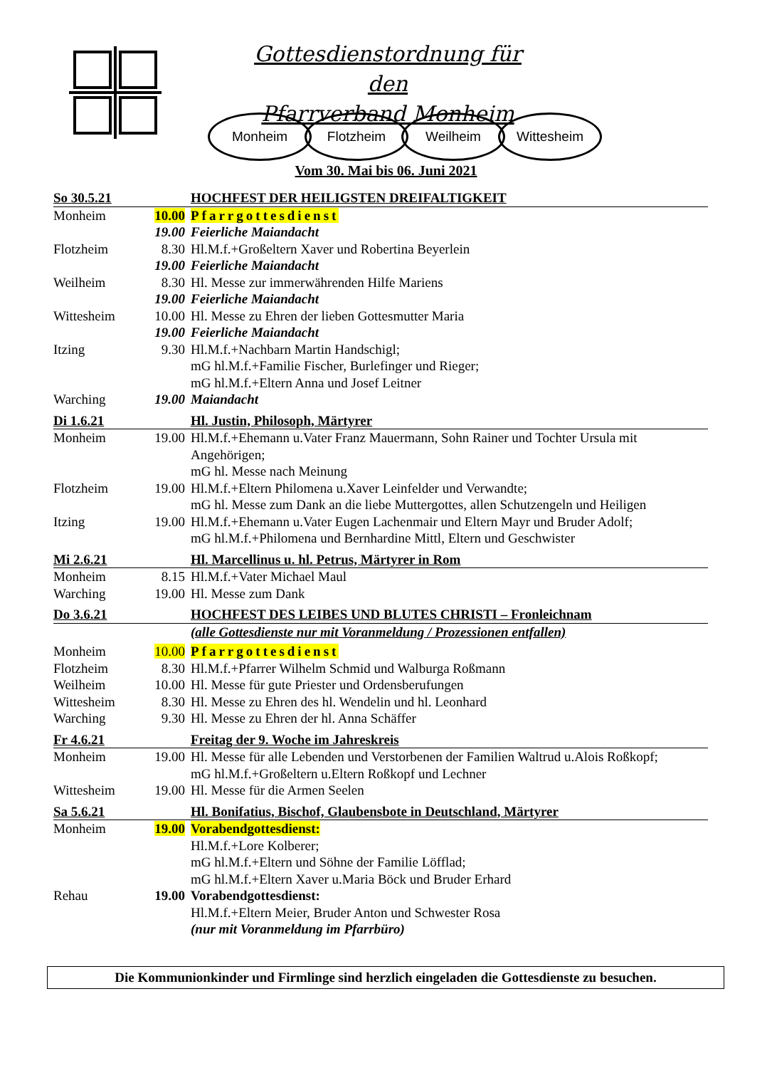Gottesdienstordnung für den
Pfarrverband Monheim
Monheim Flotzheim Weilheim Wittesheim
Vom 30. Mai bis 06. Juni 2021
| So 30.5.21 | | HOCHFEST DER HEILIGSTEN DREIFALTIGKEIT |
| Monheim | 10.00 | Pfarrgottesdienst |
| | 19.00 | Feierliche Maiandacht |
| Flotzheim | 8.30 | Hl.M.f.+Großeltern Xaver und Robertina Beyerlein |
| | 19.00 | Feierliche Maiandacht |
| Weilheim | 8.30 | Hl. Messe zur immerwährenden Hilfe Mariens |
| | 19.00 | Feierliche Maiandacht |
| Wittesheim | 10.00 | Hl. Messe zu Ehren der lieben Gottesmutter Maria |
| | 19.00 | Feierliche Maiandacht |
| Itzing | 9.30 | Hl.M.f.+Nachbarn Martin Handschigl; mG hl.M.f.+Familie Fischer, Burlefinger und Rieger; mG hl.M.f.+Eltern Anna und Josef Leitner |
| Warching | 19.00 | Maiandacht |
| Di 1.6.21 | | Hl. Justin, Philosoph, Märtyrer |
| Monheim | 19.00 | Hl.M.f.+Ehemann u.Vater Franz Mauermann, Sohn Rainer und Tochter Ursula mit Angehörigen; mG hl. Messe nach Meinung |
| Flotzheim | 19.00 | Hl.M.f.+Eltern Philomena u.Xaver Leinfelder und Verwandte; mG hl. Messe zum Dank an die liebe Muttergottes, allen Schutzengeln und Heiligen |
| Itzing | 19.00 | Hl.M.f.+Ehemann u.Vater Eugen Lachenmair und Eltern Mayr und Bruder Adolf; mG hl.M.f.+Philomena und Bernhardine Mittl, Eltern und Geschwister |
| Mi 2.6.21 | | Hl. Marcellinus u. hl. Petrus, Märtyrer in Rom |
| Monheim | 8.15 | Hl.M.f.+Vater Michael Maul |
| Warching | 19.00 | Hl. Messe zum Dank |
| Do 3.6.21 | | HOCHFEST DES LEIBES UND BLUTES CHRISTI – Fronleichnam |
| | | (alle Gottesdienste nur mit Voranmeldung / Prozessionen entfallen) |
| Monheim | 10.00 | Pfarrgottesdienst |
| Flotzheim | 8.30 | Hl.M.f.+Pfarrer Wilhelm Schmid und Walburga Roßmann |
| Weilheim | 10.00 | Hl. Messe für gute Priester und Ordensberufungen |
| Wittesheim | 8.30 | Hl. Messe zu Ehren des hl. Wendelin und hl. Leonhard |
| Warching | 9.30 | Hl. Messe zu Ehren der hl. Anna Schäffer |
| Fr 4.6.21 | | Freitag der 9. Woche im Jahreskreis |
| Monheim | 19.00 | Hl. Messe für alle Lebenden und Verstorbenen der Familien Waltrud u.Alois Roßkopf; mG hl.M.f.+Großeltern u.Eltern Roßkopf und Lechner |
| Wittesheim | 19.00 | Hl. Messe für die Armen Seelen |
| Sa 5.6.21 | | Hl. Bonifatius, Bischof, Glaubensbote in Deutschland, Märtyrer |
| Monheim | 19.00 | Vorabendgottesdienst: Hl.M.f.+Lore Kolberer; mG hl.M.f.+Eltern und Söhne der Familie Löfflad; mG hl.M.f.+Eltern Xaver u.Maria Böck und Bruder Erhard |
| Rehau | 19.00 | Vorabendgottesdienst: Hl.M.f.+Eltern Meier, Bruder Anton und Schwester Rosa (nur mit Voranmeldung im Pfarrbüro) |
Die Kommunionkinder und Firmlinge sind herzlich eingeladen die Gottesdienste zu besuchen.